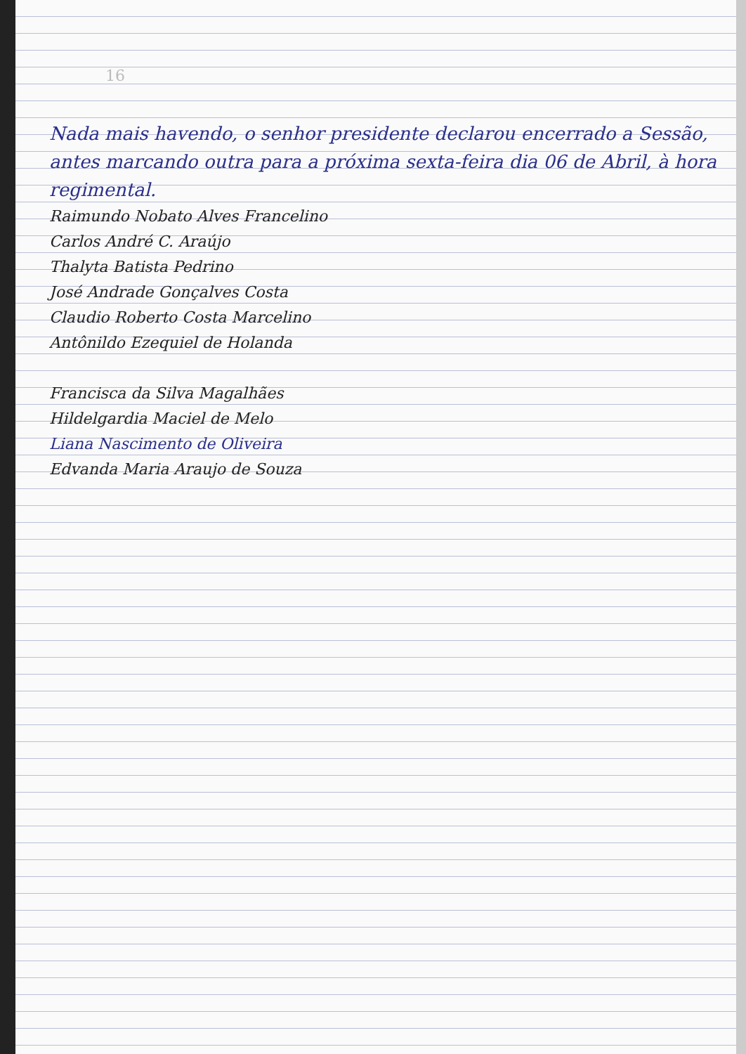16
Nada mais havendo, o senhor presidente declarou encerrado a Sessão, antes marcando outra para a próxima sexta-feira dia 06 de Abril, à hora regimental.
Raimundo Nobato Alves Francelino
Carlos André C. Araújo
Thalyta Batista Pedrino
José Andrade Gonçalves Costa
Claudio Roberto Costa Marcelino
Antônildo Ezequiel de Holanda
Francisca da Silva Magalhães
Hildelgardia Maciel de Melo
Liana Nascimento de Oliveira
Edvanda Maria Araujo de Souza